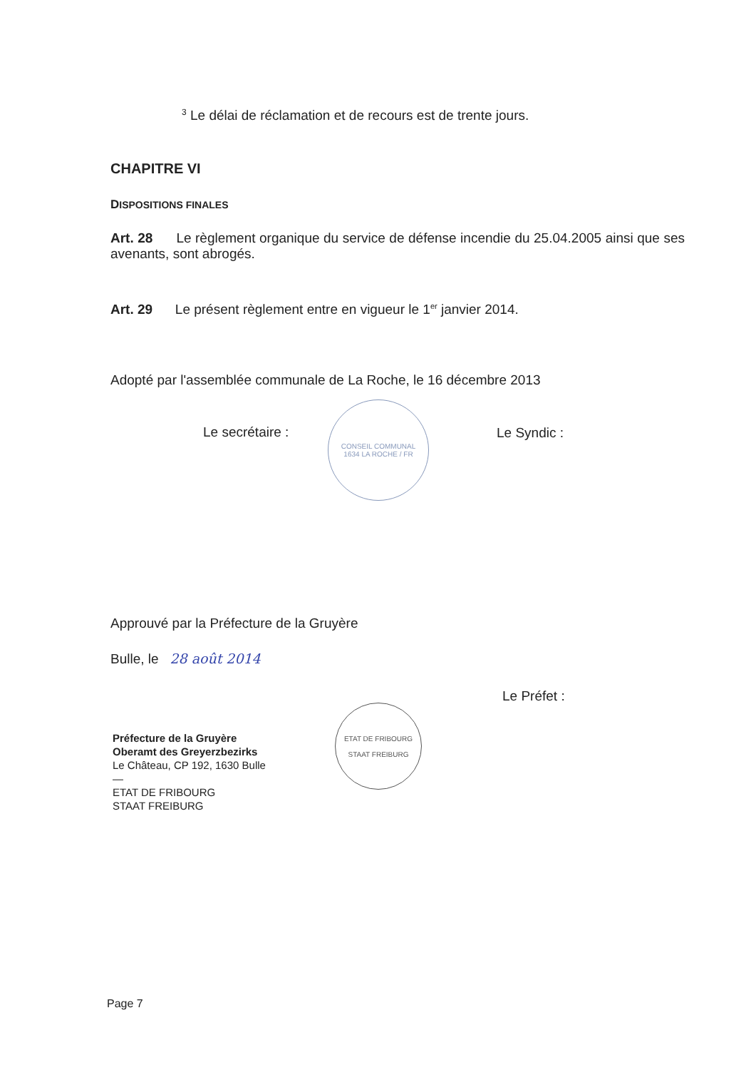<sup>3</sup> Le délai de réclamation et de recours est de trente jours.
CHAPITRE VI
DISPOSITIONS FINALES
Art. 28 Le règlement organique du service de défense incendie du 25.04.2005 ainsi que ses avenants, sont abrogés.
Art. 29 Le présent règlement entre en vigueur le 1<sup>er</sup> janvier 2014.
Adopté par l'assemblée communale de La Roche, le 16 décembre 2013
Le secrétaire :
CONSEIL COMMUNAL
1634 LA ROCHE / FR
Le Syndic :
Approuvé par la Préfecture de la Gruyère
Bulle, le 28 août 2014
Le Préfet :
Préfecture de la Gruyère
Oberamt des Greyerzbezirks
Le Château, CP 192, 1630 Bulle
—
ETAT DE FRIBOURG
STAAT FREIBURG
ETAT DE FRIBOURG
STAAT FREIBURG
Page 7